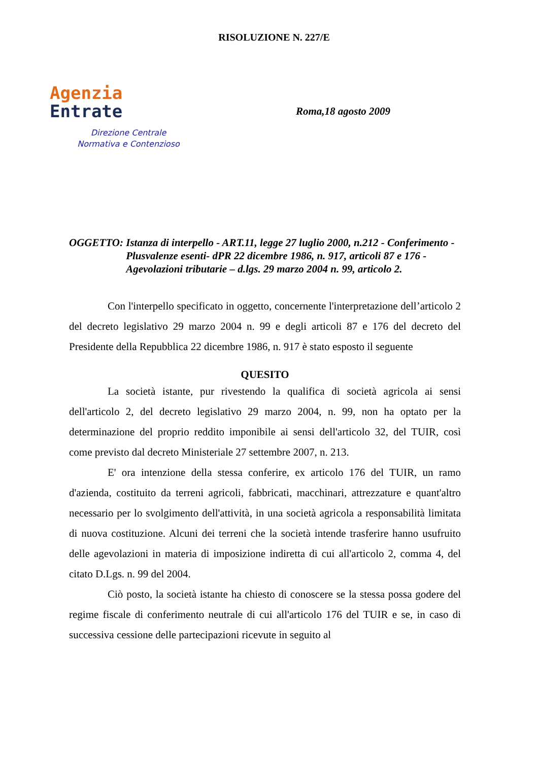RISOLUZIONE N. 227/E
Agenzia
Entrate
Direzione Centrale
Normativa e Contenzioso
Roma,18 agosto 2009
OGGETTO: Istanza di interpello - ART.11, legge 27 luglio 2000, n.212 - Conferimento - Plusvalenze esenti- dPR 22 dicembre 1986, n. 917, articoli 87 e 176 - Agevolazioni tributarie – d.lgs. 29 marzo 2004 n. 99, articolo 2.
Con l'interpello specificato in oggetto, concernente l'interpretazione dell’articolo 2 del decreto legislativo 29 marzo 2004 n. 99 e degli articoli 87 e 176 del decreto del Presidente della Repubblica 22 dicembre 1986, n. 917 è stato esposto il seguente
QUESITO
La società istante, pur rivestendo la qualifica di società agricola ai sensi dell'articolo 2, del decreto legislativo 29 marzo 2004, n. 99, non ha optato per la determinazione del proprio reddito imponibile ai sensi dell'articolo 32, del TUIR, così come previsto dal decreto Ministeriale 27 settembre 2007, n. 213.
E' ora intenzione della stessa conferire, ex articolo 176 del TUIR, un ramo d'azienda, costituito da terreni agricoli, fabbricati, macchinari, attrezzature e quant'altro necessario per lo svolgimento dell'attività, in una società agricola a responsabilità limitata di nuova costituzione. Alcuni dei terreni che la società intende trasferire hanno usufruito delle agevolazioni in materia di imposizione indiretta di cui all'articolo 2, comma 4, del citato D.Lgs. n. 99 del 2004.
Ciò posto, la società istante ha chiesto di conoscere se la stessa possa godere del regime fiscale di conferimento neutrale di cui all'articolo 176 del TUIR e se, in caso di successiva cessione delle partecipazioni ricevute in seguito al